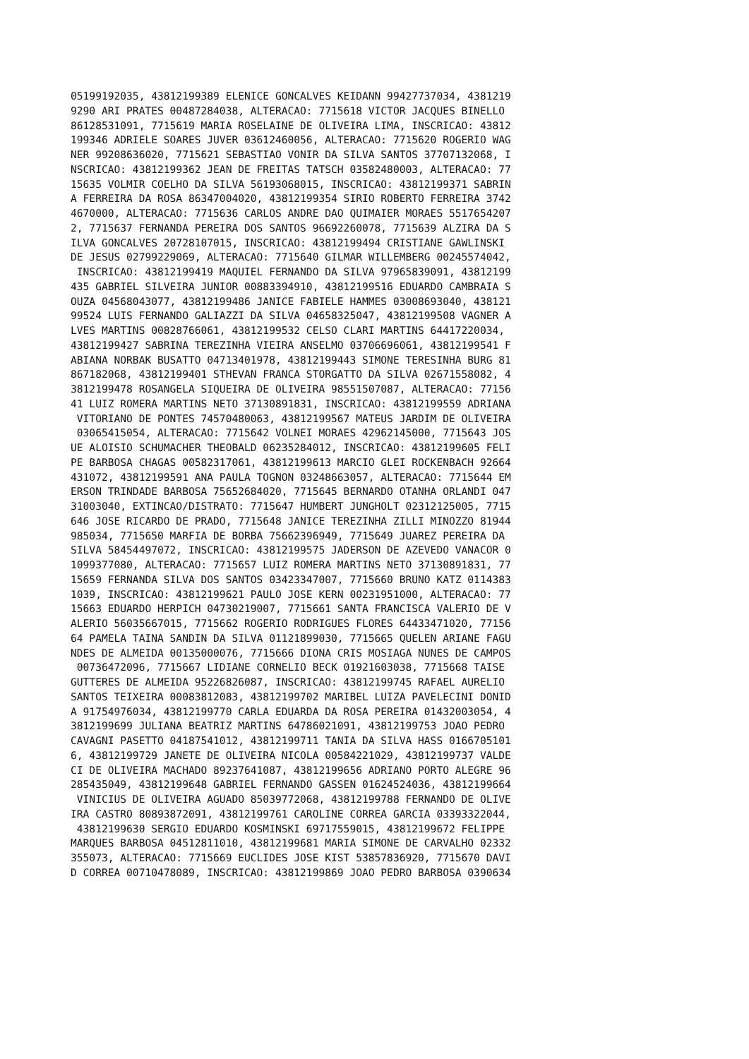05199192035, 43812199389 ELENICE GONCALVES KEIDANN 99427737034, 4381219
9290 ARI PRATES 00487284038, ALTERACAO: 7715618 VICTOR JACQUES BINELLO
86128531091, 7715619 MARIA ROSELAINE DE OLIVEIRA LIMA, INSCRICAO: 43812
199346 ADRIELE SOARES JUVER 03612460056, ALTERACAO: 7715620 ROGERIO WAG
NER 99208636020, 7715621 SEBASTIAO VONIR DA SILVA SANTOS 37707132068, I
NSCRICAO: 43812199362 JEAN DE FREITAS TATSCH 03582480003, ALTERACAO: 77
15635 VOLMIR COELHO DA SILVA 56193068015, INSCRICAO: 43812199371 SABRIN
A FERREIRA DA ROSA 86347004020, 43812199354 SIRIO ROBERTO FERREIRA 3742
4670000, ALTERACAO: 7715636 CARLOS ANDRE DAO QUIMAIER MORAES 5517654207
2, 7715637 FERNANDA PEREIRA DOS SANTOS 96692260078, 7715639 ALZIRA DA S
ILVA GONCALVES 20728107015, INSCRICAO: 43812199494 CRISTIANE GAWLINSKI
DE JESUS 02799229069, ALTERACAO: 7715640 GILMAR WILLEMBERG 00245574042,
 INSCRICAO: 43812199419 MAQUIEL FERNANDO DA SILVA 97965839091, 43812199
435 GABRIEL SILVEIRA JUNIOR 00883394910, 43812199516 EDUARDO CAMBRAIA S
OUZA 04568043077, 43812199486 JANICE FABIELE HAMMES 03008693040, 438121
99524 LUIS FERNANDO GALIAZZI DA SILVA 04658325047, 43812199508 VAGNER A
LVES MARTINS 00828766061, 43812199532 CELSO CLARI MARTINS 64417220034,
43812199427 SABRINA TEREZINHA VIEIRA ANSELMO 03706696061, 43812199541 F
ABIANA NORBAK BUSATTO 04713401978, 43812199443 SIMONE TERESINHA BURG 81
867182068, 43812199401 STHEVAN FRANCA STORGATTO DA SILVA 02671558082, 4
3812199478 ROSANGELA SIQUEIRA DE OLIVEIRA 98551507087, ALTERACAO: 77156
41 LUIZ ROMERA MARTINS NETO 37130891831, INSCRICAO: 43812199559 ADRIANA
 VITORIANO DE PONTES 74570480063, 43812199567 MATEUS JARDIM DE OLIVEIRA
 03065415054, ALTERACAO: 7715642 VOLNEI MORAES 42962145000, 7715643 JOS
UE ALOISIO SCHUMACHER THEOBALD 06235284012, INSCRICAO: 43812199605 FELI
PE BARBOSA CHAGAS 00582317061, 43812199613 MARCIO GLEI ROCKENBACH 92664
431072, 43812199591 ANA PAULA TOGNON 03248663057, ALTERACAO: 7715644 EM
ERSON TRINDADE BARBOSA 75652684020, 7715645 BERNARDO OTANHA ORLANDI 047
31003040, EXTINCAO/DISTRATO: 7715647 HUMBERT JUNGHOLT 02312125005, 7715
646 JOSE RICARDO DE PRADO, 7715648 JANICE TEREZINHA ZILLI MINOZZO 81944
985034, 7715650 MARFIA DE BORBA 75662396949, 7715649 JUAREZ PEREIRA DA
SILVA 58454497072, INSCRICAO: 43812199575 JADERSON DE AZEVEDO VANACOR 0
1099377080, ALTERACAO: 7715657 LUIZ ROMERA MARTINS NETO 37130891831, 77
15659 FERNANDA SILVA DOS SANTOS 03423347007, 7715660 BRUNO KATZ 0114383
1039, INSCRICAO: 43812199621 PAULO JOSE KERN 00231951000, ALTERACAO: 77
15663 EDUARDO HERPICH 04730219007, 7715661 SANTA FRANCISCA VALERIO DE V
ALERIO 56035667015, 7715662 ROGERIO RODRIGUES FLORES 64433471020, 77156
64 PAMELA TAINA SANDIN DA SILVA 01121899030, 7715665 QUELEN ARIANE FAGU
NDES DE ALMEIDA 00135000076, 7715666 DIONA CRIS MOSIAGA NUNES DE CAMPOS
 00736472096, 7715667 LIDIANE CORNELIO BECK 01921603038, 7715668 TAISE
GUTTERES DE ALMEIDA 95226826087, INSCRICAO: 43812199745 RAFAEL AURELIO
SANTOS TEIXEIRA 00083812083, 43812199702 MARIBEL LUIZA PAVELECINI DONID
A 91754976034, 43812199770 CARLA EDUARDA DA ROSA PEREIRA 01432003054, 4
3812199699 JULIANA BEATRIZ MARTINS 64786021091, 43812199753 JOAO PEDRO
CAVAGNI PASETTO 04187541012, 43812199711 TANIA DA SILVA HASS 0166705101
6, 43812199729 JANETE DE OLIVEIRA NICOLA 00584221029, 43812199737 VALDE
CI DE OLIVEIRA MACHADO 89237641087, 43812199656 ADRIANO PORTO ALEGRE 96
285435049, 43812199648 GABRIEL FERNANDO GASSEN 01624524036, 43812199664
 VINICIUS DE OLIVEIRA AGUADO 85039772068, 43812199788 FERNANDO DE OLIVE
IRA CASTRO 80893872091, 43812199761 CAROLINE CORREA GARCIA 03393322044,
 43812199630 SERGIO EDUARDO KOSMINSKI 69717559015, 43812199672 FELIPPE
MARQUES BARBOSA 04512811010, 43812199681 MARIA SIMONE DE CARVALHO 02332
355073, ALTERACAO: 7715669 EUCLIDES JOSE KIST 53857836920, 7715670 DAVI
D CORREA 00710478089, INSCRICAO: 43812199869 JOAO PEDRO BARBOSA 0390634